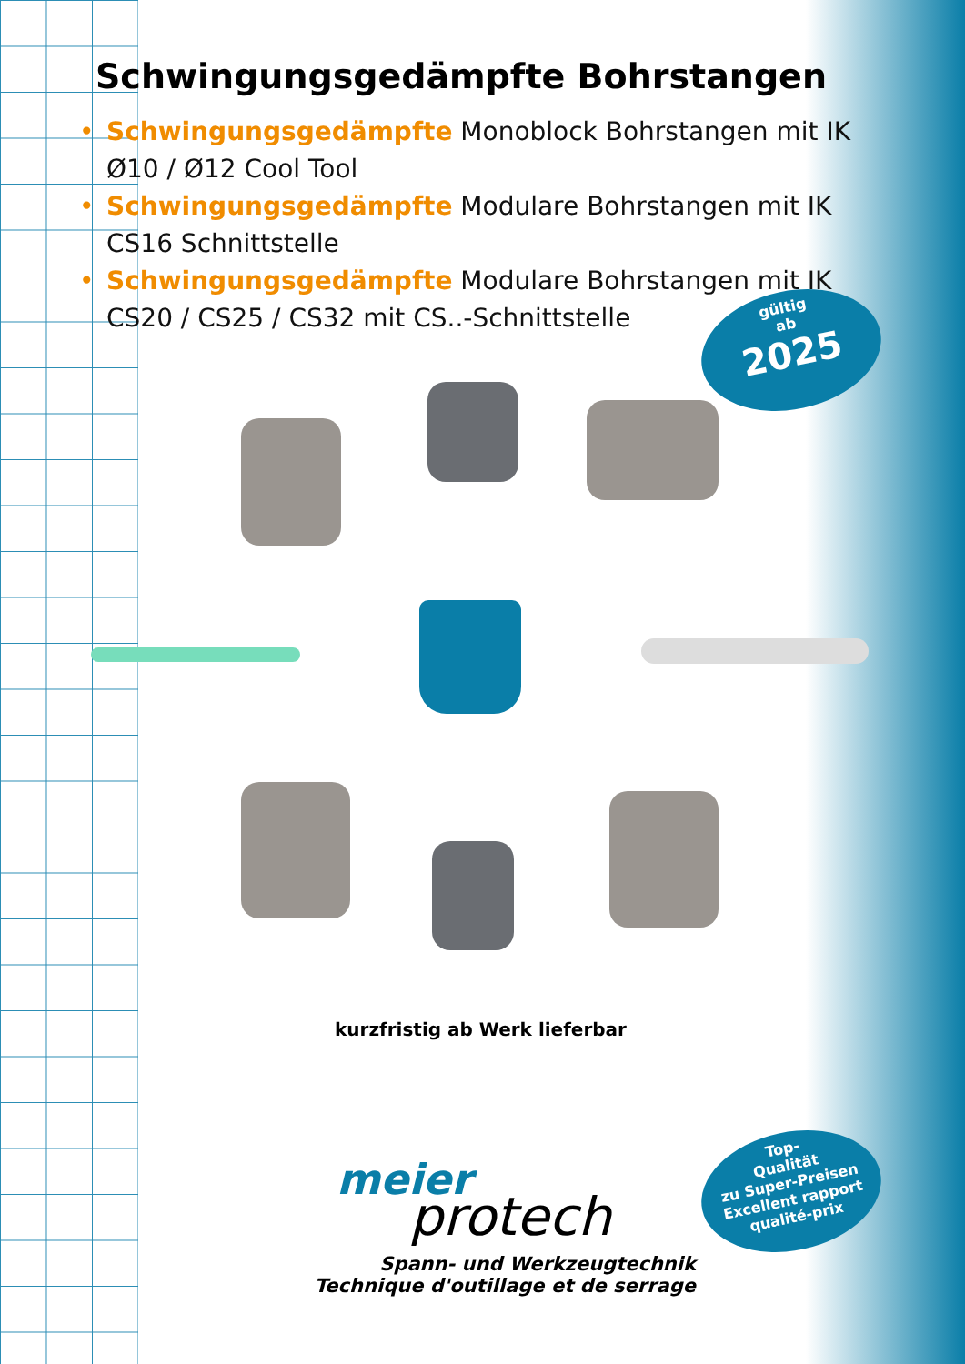Schwingungsgedämpfte Bohrstangen
• Schwingungsgedämpfte Monoblock Bohrstangen mit IK
Ø10 / Ø12 Cool Tool
• Schwingungsgedämpfte Modulare Bohrstangen mit IK
CS16 Schnittstelle
• Schwingungsgedämpfte Modulare Bohrstangen mit IK
CS20 / CS25 / CS32 mit CS..-Schnittstelle
gültig
ab
2025
kurzfristig ab Werk lieferbar
meier
protech
Spann- und Werkzeugtechnik
Technique d'outillage et de serrage
Top-
Qualität
zu Super-Preisen
Excellent rapport
qualité-prix